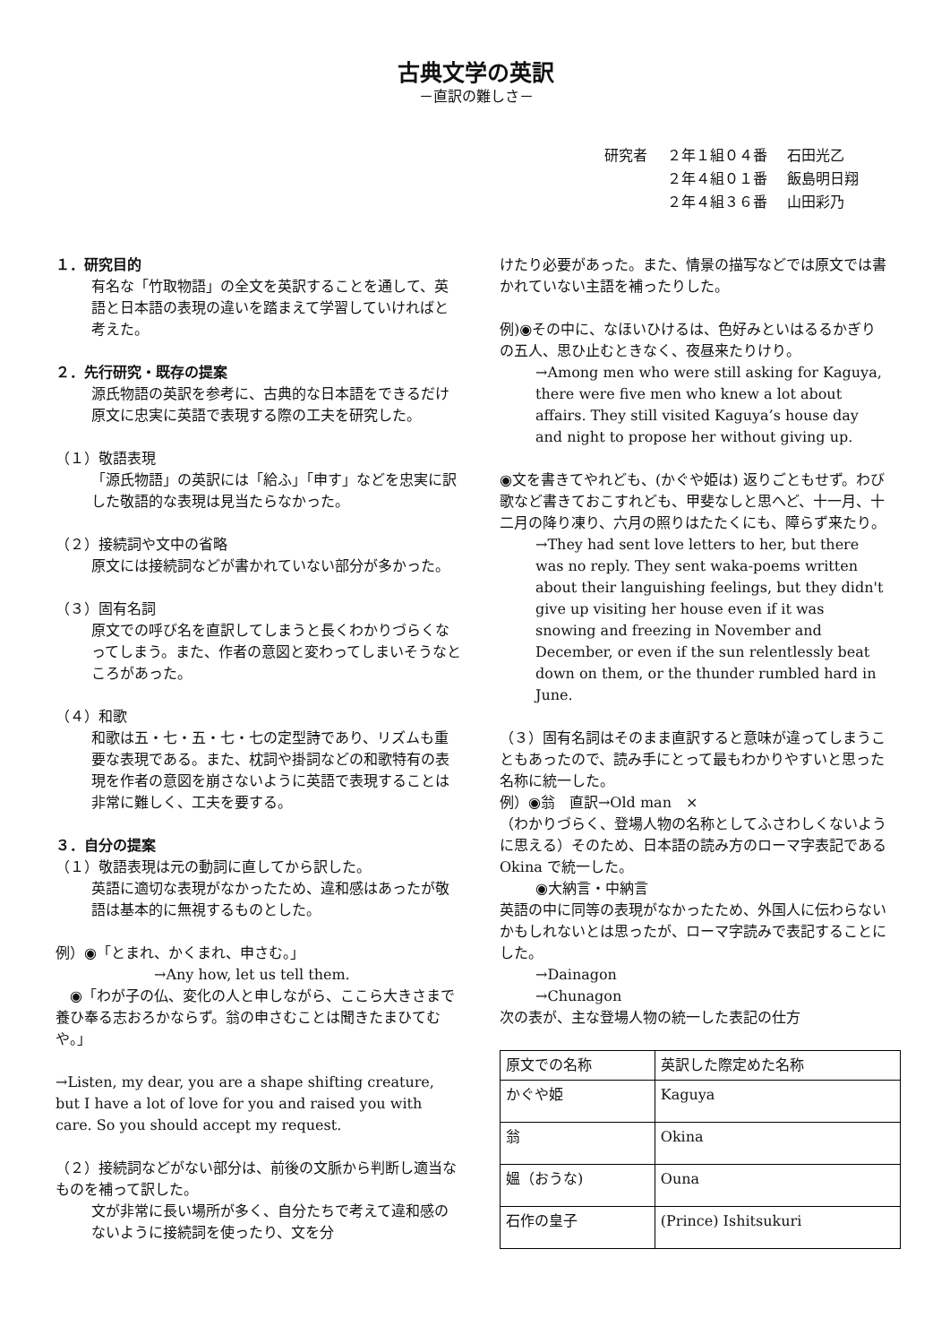古典文学の英訳
－直訳の難しさ－
| 研究者 | ２年１組０４番 | 石田光乙 |
| | ２年４組０１番 | 飯島明日翔 |
| | ２年４組３６番 | 山田彩乃 |
１．研究目的
有名な「竹取物語」の全文を英訳することを通して、英語と日本語の表現の違いを踏まえて学習していければと考えた。
２．先行研究・既存の提案
源氏物語の英訳を参考に、古典的な日本語をできるだけ原文に忠実に英語で表現する際の工夫を研究した。
（１）敬語表現
「源氏物語」の英訳には「給ふ」「申す」などを忠実に訳した敬語的な表現は見当たらなかった。
（２）接続詞や文中の省略
原文には接続詞などが書かれていない部分が多かった。
（３）固有名詞
原文での呼び名を直訳してしまうと長くわかりづらくなってしまう。また、作者の意図と変わってしまいそうなところがあった。
（４）和歌
和歌は五・七・五・七・七の定型詩であり、リズムも重要な表現である。また、枕詞や掛詞などの和歌特有の表現を作者の意図を崩さないように英語で表現することは非常に難しく、工夫を要する。
３．自分の提案
（１）敬語表現は元の動詞に直してから訳した。
英語に適切な表現がなかったため、違和感はあったが敬語は基本的に無視するものとした。
例）◉「とまれ、かくまれ、申さむ。」
→Any how, let us tell them.
　◉「わが子の仏、変化の人と申しながら、ここら大きさまで養ひ奉る志おろかならず。翁の申さむことは聞きたまひてむや。」
→Listen, my dear, you are a shape shifting creature, but I have a lot of love for you and raised you with care. So you should accept my request.
（２）接続詞などがない部分は、前後の文脈から判断し適当なものを補って訳した。
文が非常に長い場所が多く、自分たちで考えて違和感のないように接続詞を使ったり、文を分
けたり必要があった。また、情景の描写などでは原文では書かれていない主語を補ったりした。
例)◉その中に、なほいひけるは、色好みといはるるかぎりの五人、思ひ止むときなく、夜昼来たりけり。
→Among men who were still asking for Kaguya, there were five men who knew a lot about affairs. They still visited Kaguya’s house day and night to propose her without giving up.
◉文を書きてやれども、(かぐや姫は) 返りごともせず。わび歌など書きておこすれども、甲斐なしと思へど、十一月、十二月の降り凍り、六月の照りはたたくにも、障らず来たり。
→They had sent love letters to her, but there was no reply. They sent waka-poems written about their languishing feelings, but they didn't give up visiting her house even if it was snowing and freezing in November and December, or even if the sun relentlessly beat down on them, or the thunder rumbled hard in June.
（３）固有名詞はそのまま直訳すると意味が違ってしまうこともあったので、読み手にとって最もわかりやすいと思った名称に統一した。
例）◉翁　直訳→Old man　×
（わかりづらく、登場人物の名称としてふさわしくないように思える）そのため、日本語の読み方のローマ字表記である Okina で統一した。
◉大納言・中納言
英語の中に同等の表現がなかったため、外国人に伝わらないかもしれないとは思ったが、ローマ字読みで表記することにした。
→Dainagon
→Chunagon
次の表が、主な登場人物の統一した表記の仕方
| 原文での名称 | 英訳した際定めた名称 |
| --- | --- |
| かぐや姫 | Kaguya |
| 翁 | Okina |
| 媼（おうな) | Ouna |
| 石作の皇子 | (Prince) Ishitsukuri |